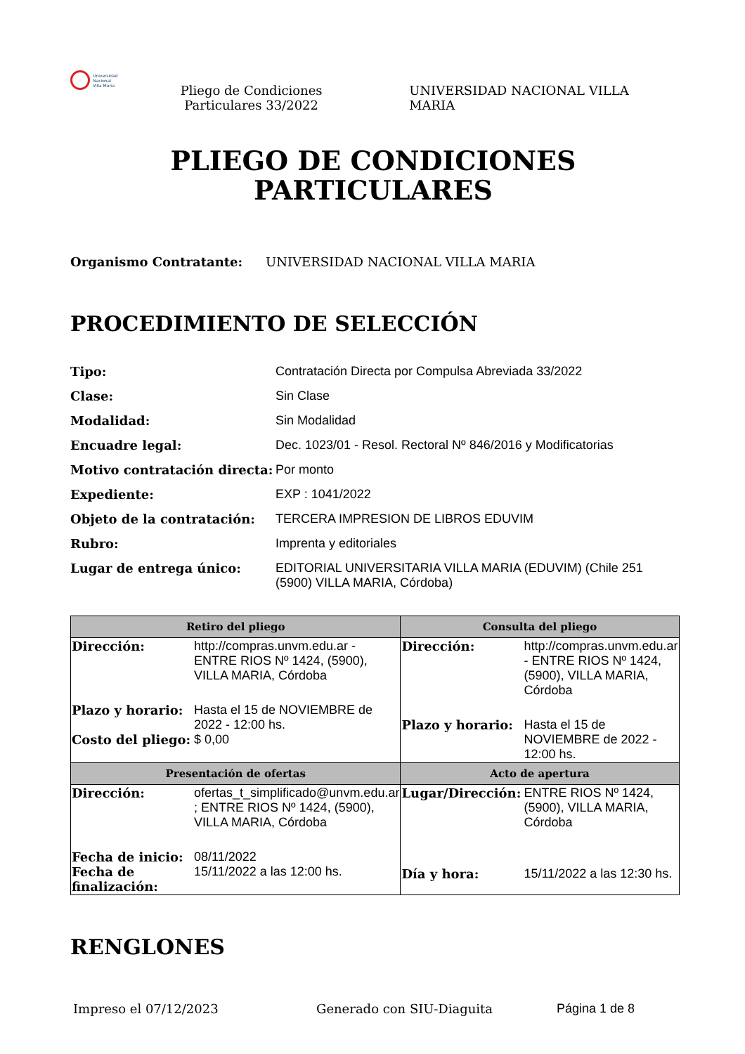Universidad
Nacional
Villa María
Pliego de Condiciones Particulares 33/2022
UNIVERSIDAD NACIONAL VILLA MARIA
PLIEGO DE CONDICIONES
PARTICULARES
Organismo Contratante: UNIVERSIDAD NACIONAL VILLA MARIA
PROCEDIMIENTO DE SELECCIÓN
Tipo: Contratación Directa por Compulsa Abreviada 33/2022 Clase: Sin Clase Modalidad: Sin Modalidad Encuadre legal: Dec. 1023/01 - Resol. Rectoral Nº 846/2016 y Modificatorias Motivo contratación directa: Por monto Expediente: EXP : 1041/2022 Objeto de la contratación: TERCERA IMPRESION DE LIBROS EDUVIM Rubro: Imprenta y editoriales Lugar de entrega único: EDITORIAL UNIVERSITARIA VILLA MARIA (EDUVIM) (Chile 251 (5900) VILLA MARIA, Córdoba)
| Retiro del pliego | Consulta del pliego |
| --- | --- |
| Dirección: http://compras.unvm.edu.ar - ENTRE RIOS Nº 1424, (5900), VILLA MARIA, Córdoba Plazo y horario: Hasta el 15 de NOVIEMBRE de 2022 - 12:00 hs. Costo del pliego: $ 0,00 | Dirección: http://compras.unvm.edu.ar - ENTRE RIOS Nº 1424, (5900), VILLA MARIA, Córdoba Plazo y horario: Hasta el 15 de NOVIEMBRE de 2022 - 12:00 hs. |
| Presentación de ofertas | Acto de apertura |
| Dirección: ofertas_t_simplificado@unvm.edu.ar ; ENTRE RIOS Nº 1424, (5900), VILLA MARIA, Córdoba Fecha de inicio: 08/11/2022 Fecha de finalización: 15/11/2022 a las 12:00 hs. | Lugar/Dirección: ENTRE RIOS Nº 1424, (5900), VILLA MARIA, Córdoba Día y hora: 15/11/2022 a las 12:30 hs. |
RENGLONES
Impreso el 07/12/2023 Generado con SIU-Diaguita Página 1 de 8